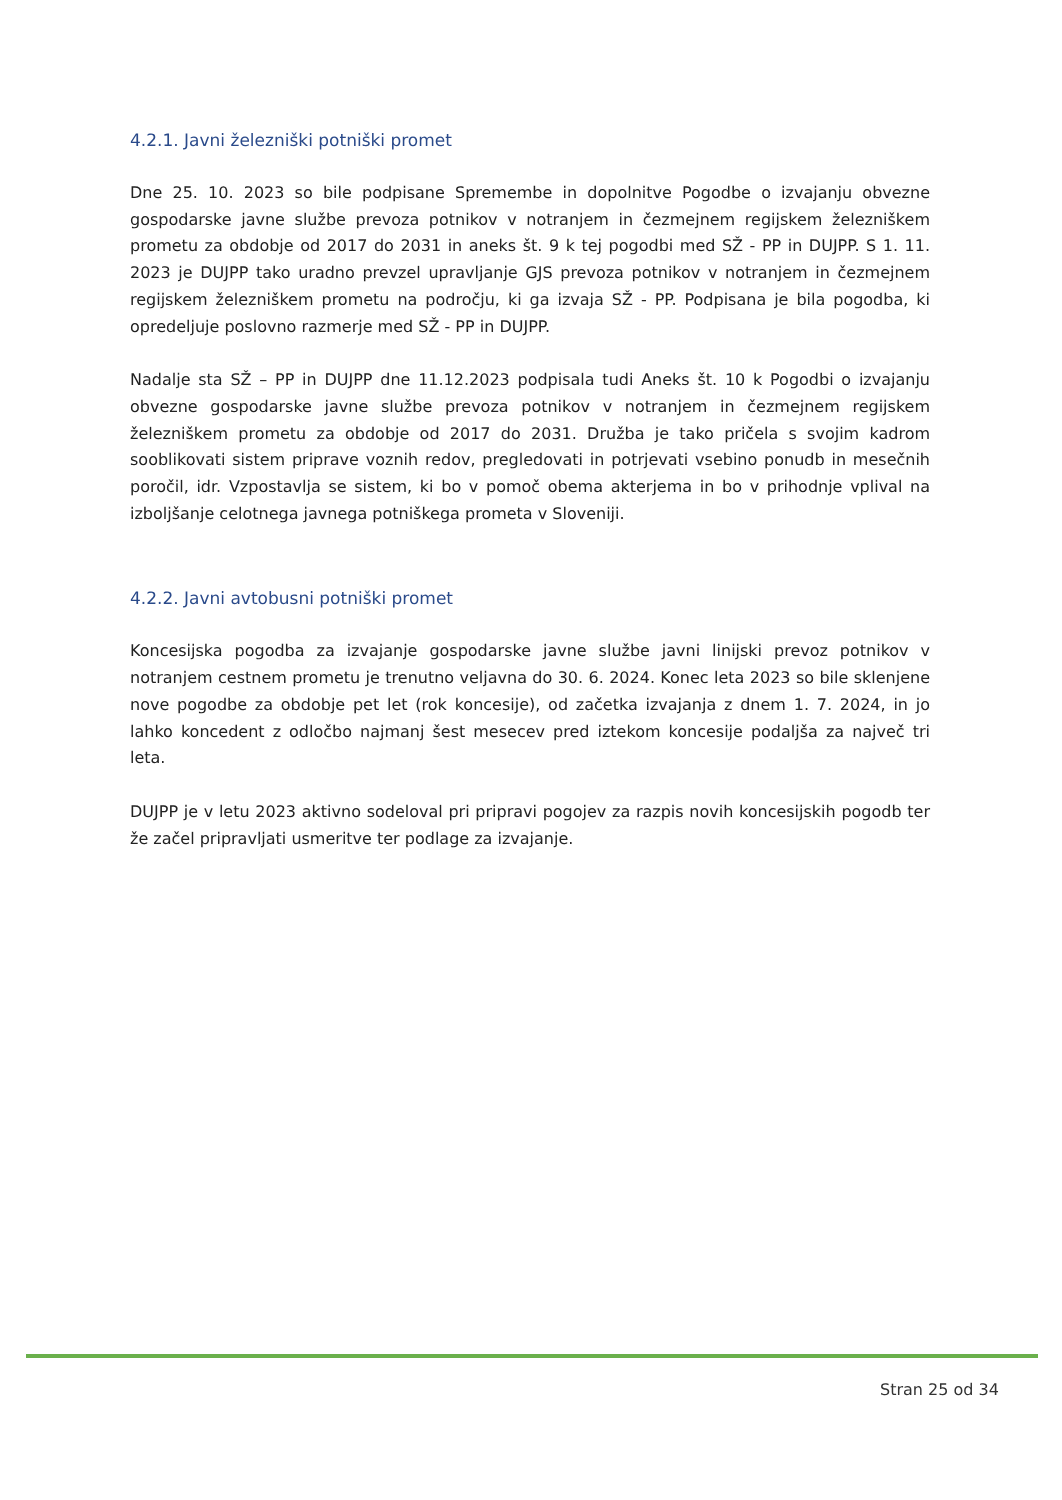4.2.1. Javni železniški potniški promet
Dne 25. 10. 2023 so bile podpisane Spremembe in dopolnitve Pogodbe o izvajanju obvezne gospodarske javne službe prevoza potnikov v notranjem in čezmejnem regijskem železniškem prometu za obdobje od 2017 do 2031 in aneks št. 9 k tej pogodbi med SŽ - PP in DUJPP. S 1. 11. 2023 je DUJPP tako uradno prevzel upravljanje GJS prevoza potnikov v notranjem in čezmejnem regijskem železniškem prometu na področju, ki ga izvaja SŽ - PP. Podpisana je bila pogodba, ki opredeljuje poslovno razmerje med SŽ - PP in DUJPP.
Nadalje sta SŽ – PP in DUJPP dne 11.12.2023 podpisala tudi Aneks št. 10 k Pogodbi o izvajanju obvezne gospodarske javne službe prevoza potnikov v notranjem in čezmejnem regijskem železniškem prometu za obdobje od 2017 do 2031. Družba je tako pričela s svojim kadrom sooblikovati sistem priprave voznih redov, pregledovati in potrjevati vsebino ponudb in mesečnih poročil, idr. Vzpostavlja se sistem, ki bo v pomoč obema akterjema in bo v prihodnje vplival na izboljšanje celotnega javnega potniškega prometa v Sloveniji.
4.2.2. Javni avtobusni potniški promet
Koncesijska pogodba za izvajanje gospodarske javne službe javni linijski prevoz potnikov v notranjem cestnem prometu je trenutno veljavna do 30. 6. 2024. Konec leta 2023 so bile sklenjene nove pogodbe za obdobje pet let (rok koncesije), od začetka izvajanja z dnem 1. 7. 2024, in jo lahko koncedent z odločbo najmanj šest mesecev pred iztekom koncesije podaljša za največ tri leta.
DUJPP je v letu 2023 aktivno sodeloval pri pripravi pogojev za razpis novih koncesijskih pogodb ter že začel pripravljati usmeritve ter podlage za izvajanje.
Stran 25 od 34